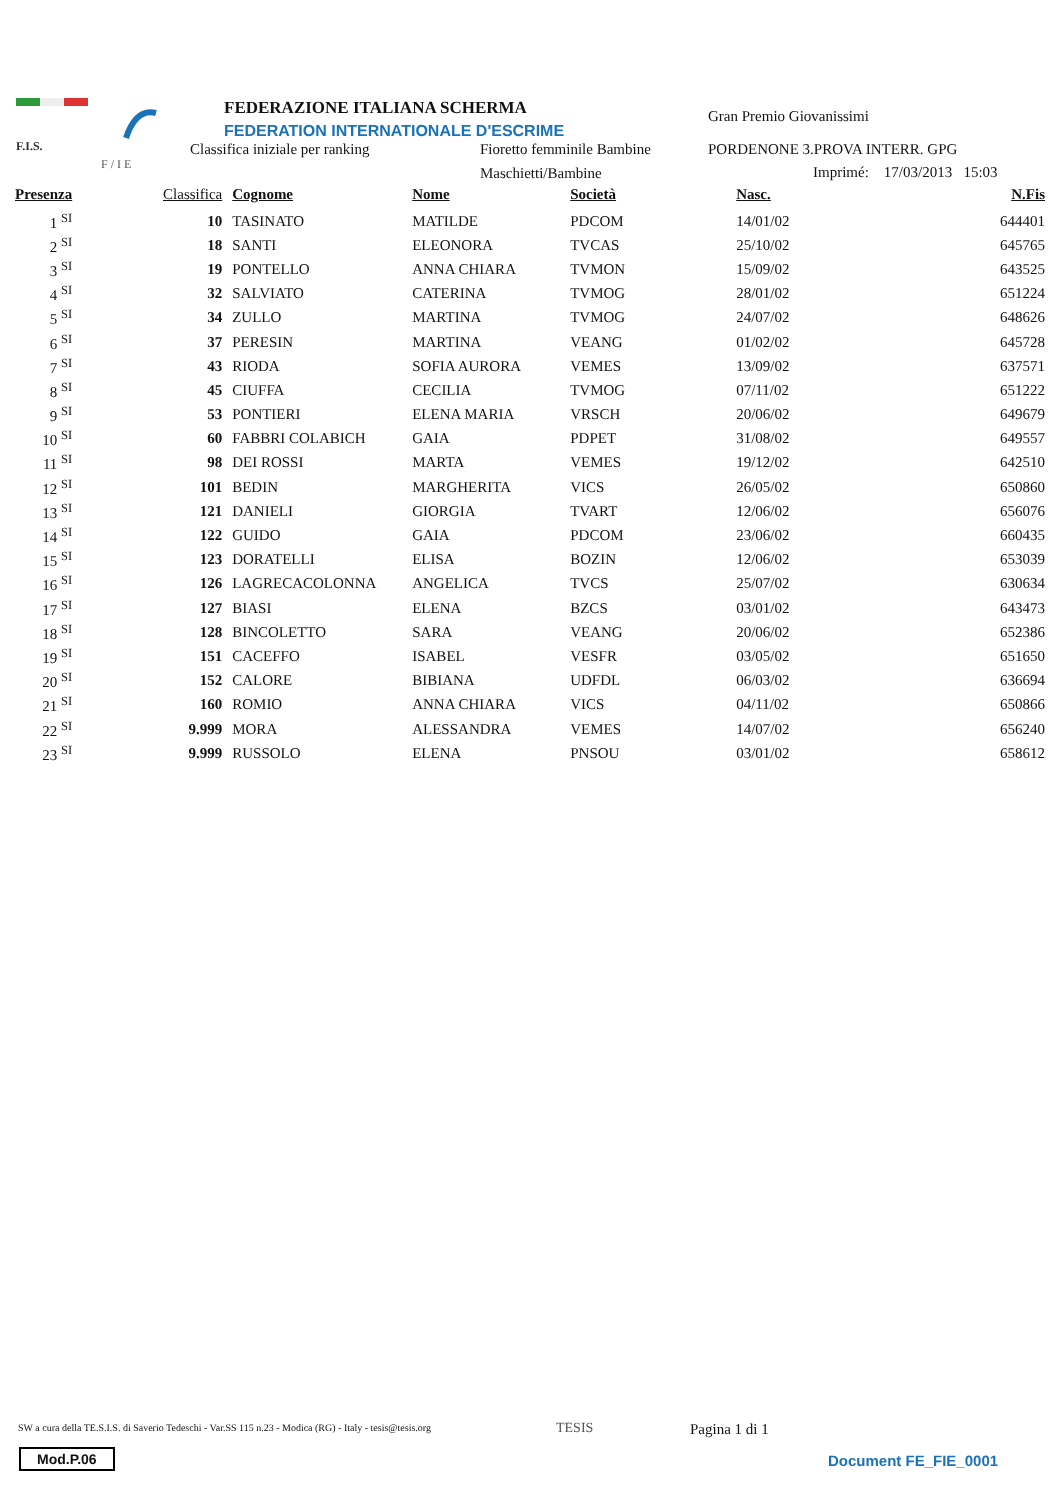F.I.S.
F / I E
FEDERAZIONE ITALIANA SCHERMA
FEDERATION INTERNATIONALE D'ESCRIME
Gran Premio Giovanissimi
Classifica iniziale per ranking Fioretto femminile Bambine PORDENONE 3.PROVA INTERR. GPG
Maschietti/Bambine Imprimé: 17/03/2013 15:03
| Presenza | Classifica | | Cognome | Nome | Società | Nasc. | N.Fis |
| --- | --- | --- | --- | --- | --- | --- | --- |
| 1 <sup>SI</sup> | 10 | | TASINATO | MATILDE | PDCOM | 14/01/02 | 644401 |
| 2 <sup>SI</sup> | 18 | | SANTI | ELEONORA | TVCAS | 25/10/02 | 645765 |
| 3 <sup>SI</sup> | 19 | | PONTELLO | ANNA CHIARA | TVMON | 15/09/02 | 643525 |
| 4 <sup>SI</sup> | 32 | | SALVIATO | CATERINA | TVMOG | 28/01/02 | 651224 |
| 5 <sup>SI</sup> | 34 | | ZULLO | MARTINA | TVMOG | 24/07/02 | 648626 |
| 6 <sup>SI</sup> | 37 | | PERESIN | MARTINA | VEANG | 01/02/02 | 645728 |
| 7 <sup>SI</sup> | 43 | | RIODA | SOFIA AURORA | VEMES | 13/09/02 | 637571 |
| 8 <sup>SI</sup> | 45 | | CIUFFA | CECILIA | TVMOG | 07/11/02 | 651222 |
| 9 <sup>SI</sup> | 53 | | PONTIERI | ELENA MARIA | VRSCH | 20/06/02 | 649679 |
| 10 <sup>SI</sup> | 60 | | FABBRI COLABICH | GAIA | PDPET | 31/08/02 | 649557 |
| 11 <sup>SI</sup> | 98 | | DEI ROSSI | MARTA | VEMES | 19/12/02 | 642510 |
| 12 <sup>SI</sup> | 101 | | BEDIN | MARGHERITA | VICS | 26/05/02 | 650860 |
| 13 <sup>SI</sup> | 121 | | DANIELI | GIORGIA | TVART | 12/06/02 | 656076 |
| 14 <sup>SI</sup> | 122 | | GUIDO | GAIA | PDCOM | 23/06/02 | 660435 |
| 15 <sup>SI</sup> | 123 | | DORATELLI | ELISA | BOZIN | 12/06/02 | 653039 |
| 16 <sup>SI</sup> | 126 | | LAGRECACOLONNA | ANGELICA | TVCS | 25/07/02 | 630634 |
| 17 <sup>SI</sup> | 127 | | BIASI | ELENA | BZCS | 03/01/02 | 643473 |
| 18 <sup>SI</sup> | 128 | | BINCOLETTO | SARA | VEANG | 20/06/02 | 652386 |
| 19 <sup>SI</sup> | 151 | | CACEFFO | ISABEL | VESFR | 03/05/02 | 651650 |
| 20 <sup>SI</sup> | 152 | | CALORE | BIBIANA | UDFDL | 06/03/02 | 636694 |
| 21 <sup>SI</sup> | 160 | | ROMIO | ANNA CHIARA | VICS | 04/11/02 | 650866 |
| 22 <sup>SI</sup> | 9.999 | | MORA | ALESSANDRA | VEMES | 14/07/02 | 656240 |
| 23 <sup>SI</sup> | 9.999 | | RUSSOLO | ELENA | PNSOU | 03/01/02 | 658612 |
SW a cura della TE.S.I.S. di Saverio Tedeschi - Var.SS 115 n.23 - Modica (RG) - Italy - tesis@tesis.org
TESIS Pagina 1 di 1
Mod.P.06 Document FE_FIE_0001